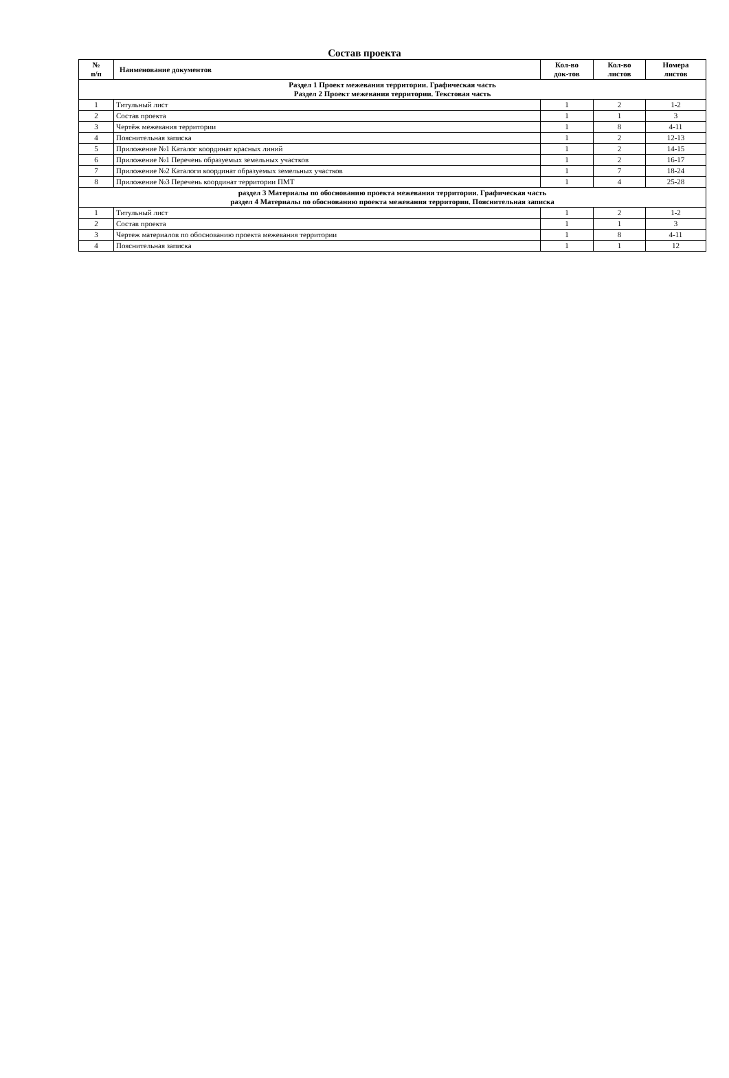Состав проекта
| № п/п | Наименование документов | Кол-во док-тов | Кол-во листов | Номера листов |
| --- | --- | --- | --- | --- |
| Раздел 1 Проект межевания территории. Графическая часть Раздел 2 Проект межевания территории. Текстовая часть | | | | |
| 1 | Титульный лист | 1 | 2 | 1-2 |
| 2 | Состав проекта | 1 | 1 | 3 |
| 3 | Чертёж межевания территории | 1 | 8 | 4-11 |
| 4 | Пояснительная записка | 1 | 2 | 12-13 |
| 5 | Приложение №1 Каталог координат красных линий | 1 | 2 | 14-15 |
| 6 | Приложение №1 Перечень образуемых земельных участков | 1 | 2 | 16-17 |
| 7 | Приложение №2 Каталоги координат образуемых земельных участков | 1 | 7 | 18-24 |
| 8 | Приложение №3 Перечень координат территории ПМТ | 1 | 4 | 25-28 |
| раздел 3 Материалы по обоснованию проекта межевания территории. Графическая часть раздел 4 Материалы по обоснованию проекта межевания территории. Пояснительная записка | | | | |
| 1 | Титульный лист | 1 | 2 | 1-2 |
| 2 | Состав проекта | 1 | 1 | 3 |
| 3 | Чертеж материалов по обоснованию проекта межевания территории | 1 | 8 | 4-11 |
| 4 | Пояснительная записка | 1 | 1 | 12 |